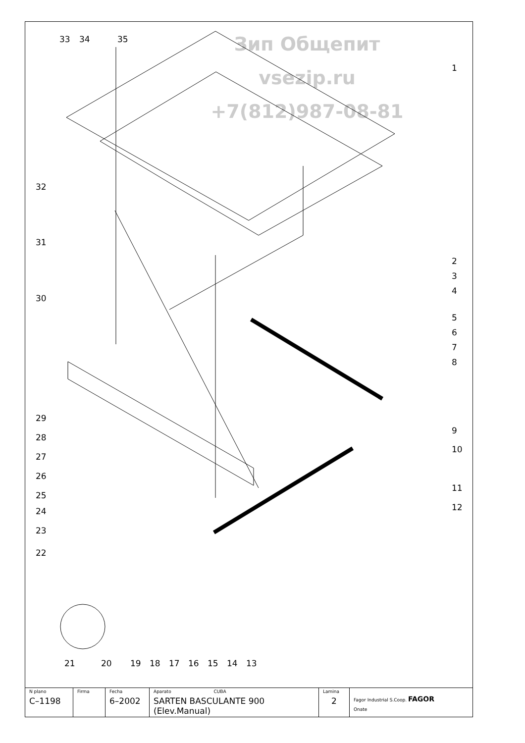Зип Общепит
vsezip.ru
+7(812)987-08-81
33
34
35
1
2
3
4
5
6
7
8
9
10
11
12
32
31
30
29
28
27
26
25
24
23
22
21
20
19
18
17
16
15
14
13
| N plano C–1198 | Firma | Fecha 6–2002 | Aparato CUBA SARTEN BASCULANTE 900 (Elev.Manual) | Lamina 2 | Fagor Industrial S.Coop. FAGOR Onate |